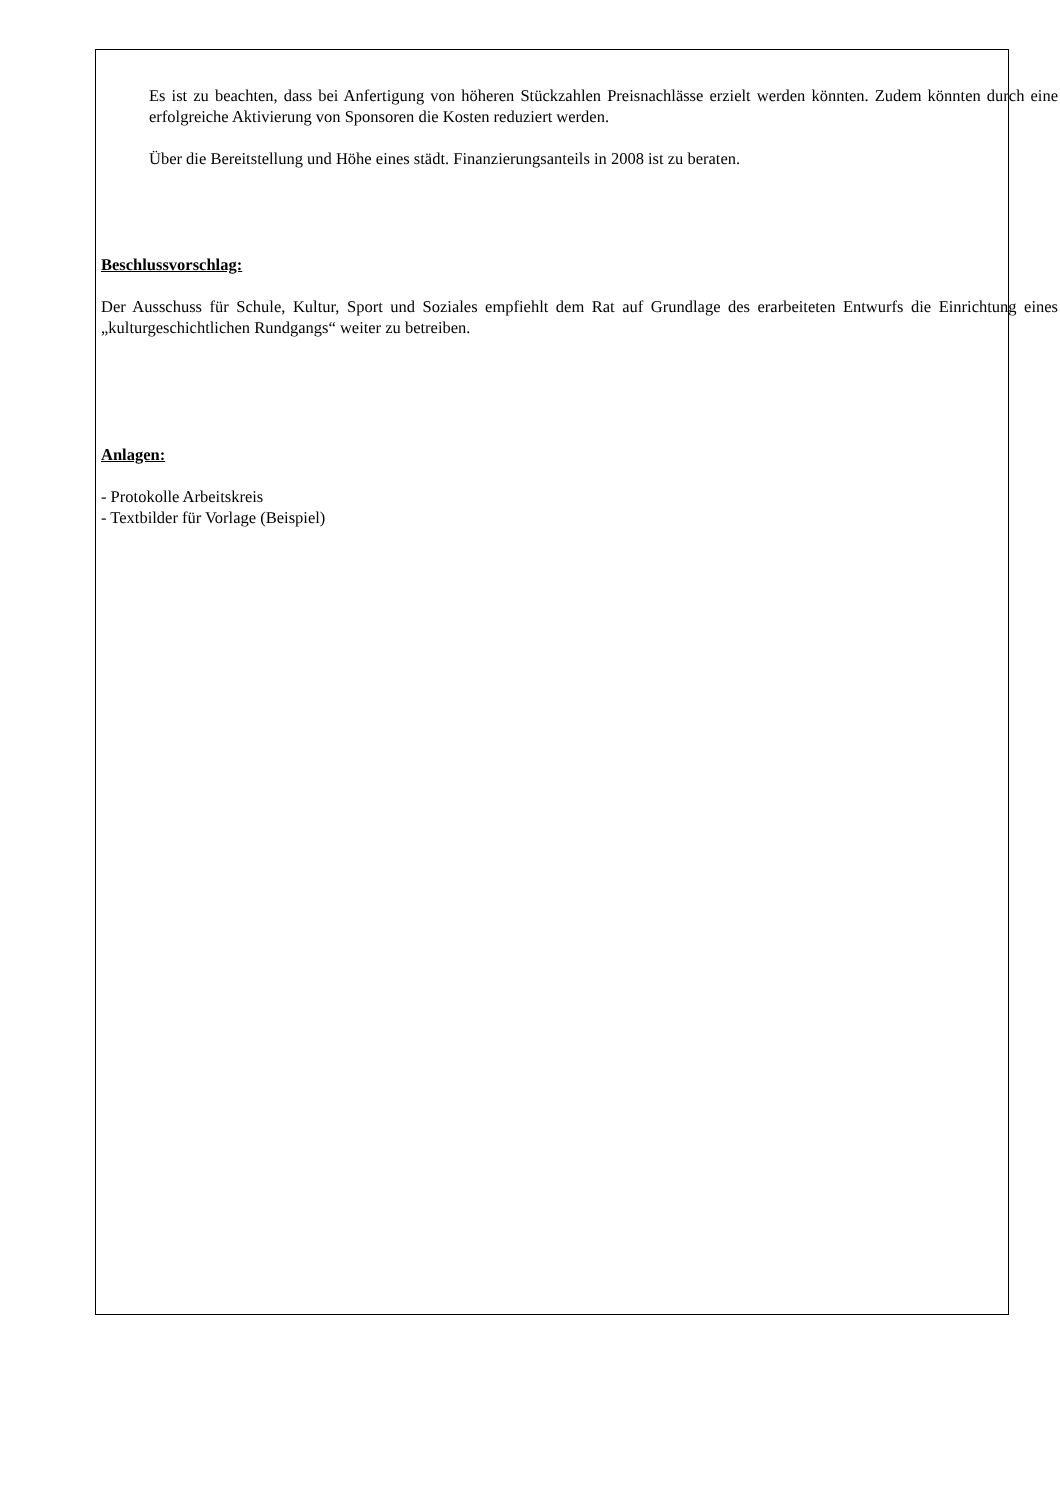Es ist zu beachten, dass bei Anfertigung von höheren Stückzahlen Preisnachlässe erzielt werden könnten. Zudem könnten durch eine erfolgreiche Aktivierung von Sponsoren die Kosten reduziert werden.
Über die Bereitstellung und Höhe eines städt. Finanzierungsanteils in 2008 ist zu beraten.
Beschlussvorschlag:
Der Ausschuss für Schule, Kultur, Sport und Soziales empfiehlt dem Rat auf Grundlage des erarbeiteten Entwurfs die Einrichtung eines „kulturgeschichtlichen Rundgangs“ weiter zu betreiben.
Anlagen:
- Protokolle Arbeitskreis
- Textbilder für Vorlage (Beispiel)